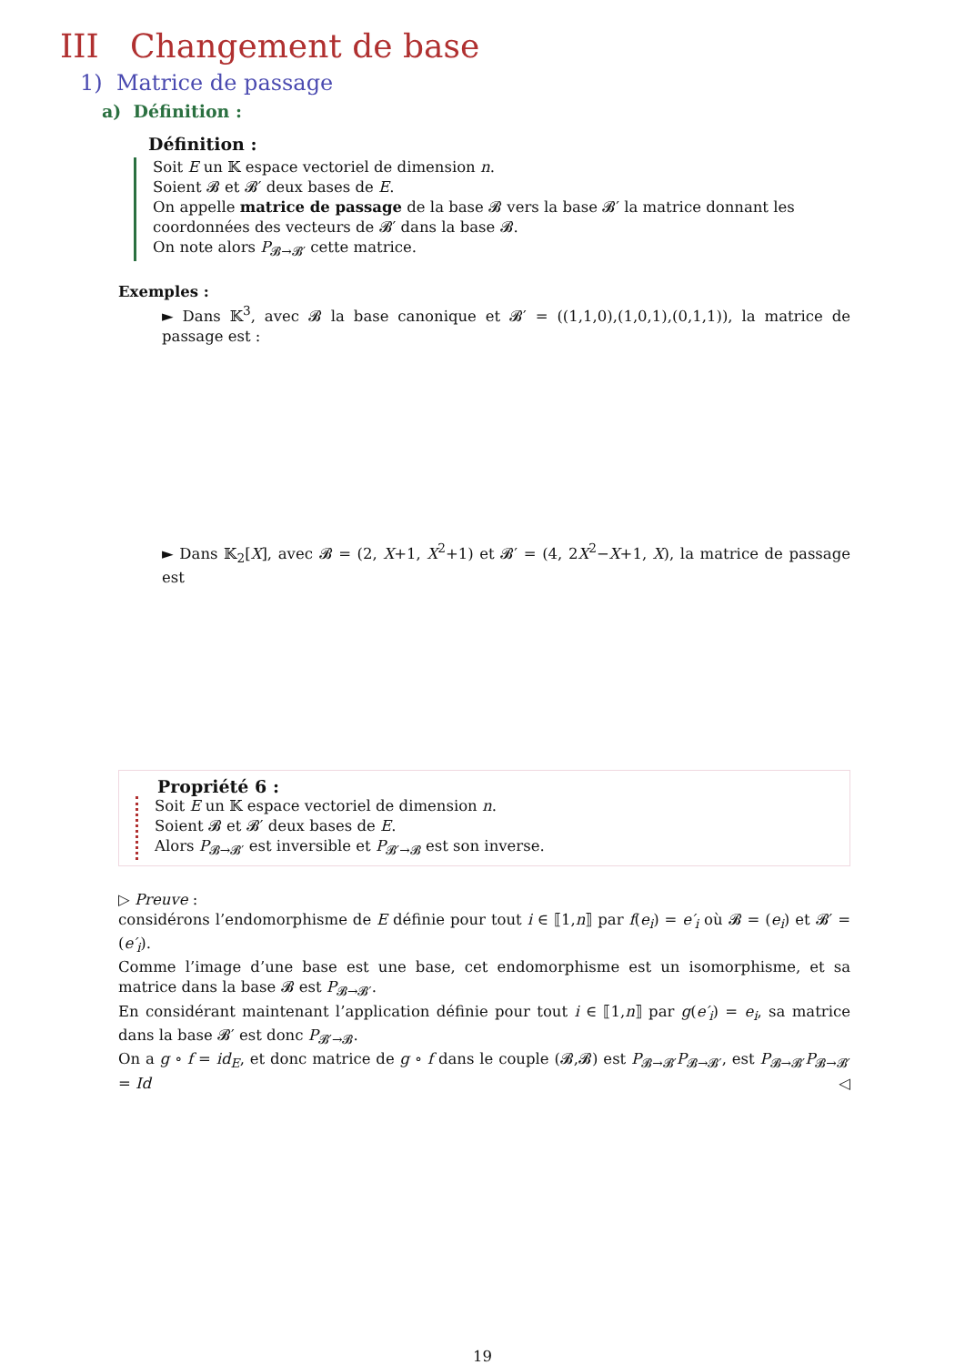III Changement de base
1) Matrice de passage
a) Définition :
Définition :
Soit E un 𝕂 espace vectoriel de dimension n.
Soient 𝓑 et 𝓑′ deux bases de E.
On appelle matrice de passage de la base 𝓑 vers la base 𝓑′ la matrice donnant les coordonnées des vecteurs de 𝓑′ dans la base 𝓑.
On note alors P<sub>𝓑→𝓑′</sub> cette matrice.
Exemples :
► Dans 𝕂<sup>3</sup>, avec 𝓑 la base canonique et 𝓑′ = ((1,1,0),(1,0,1),(0,1,1)), la matrice de passage est :
► Dans 𝕂<sub>2</sub>[X], avec 𝓑 = (2, X+1, X<sup>2</sup>+1) et 𝓑′ = (4, 2X<sup>2</sup>−X+1, X), la matrice de passage est
Propriété 6 :
Soit E un 𝕂 espace vectoriel de dimension n.
Soient 𝓑 et 𝓑′ deux bases de E.
Alors P<sub>𝓑→𝓑′</sub> est inversible et P<sub>𝓑′→𝓑</sub> est son inverse.
▷ Preuve :
considérons l’endomorphisme de E définie pour tout i ∈ ⟦1,n⟧ par f(e<sub>i</sub>) = e′<sub>i</sub> où 𝓑 = (e<sub>i</sub>) et 𝓑′ = (e′<sub>i</sub>).
Comme l’image d’une base est une base, cet endomorphisme est un isomorphisme, et sa matrice dans la base 𝓑 est P<sub>𝓑→𝓑′</sub>.
En considérant maintenant l’application définie pour tout i ∈ ⟦1,n⟧ par g(e′<sub>i</sub>) = e<sub>i</sub>, sa matrice dans la base 𝓑′ est donc P<sub>𝓑′→𝓑</sub>.
On a g ∘ f = id<sub>E</sub>, et donc matrice de g ∘ f dans le couple (𝓑,𝓑) est P<sub>𝓑→𝓑′</sub>P<sub>𝓑→𝓑′</sub>, est P<sub>𝓑→𝓑′</sub>P<sub>𝓑→𝓑′</sub> = Id ◁
19